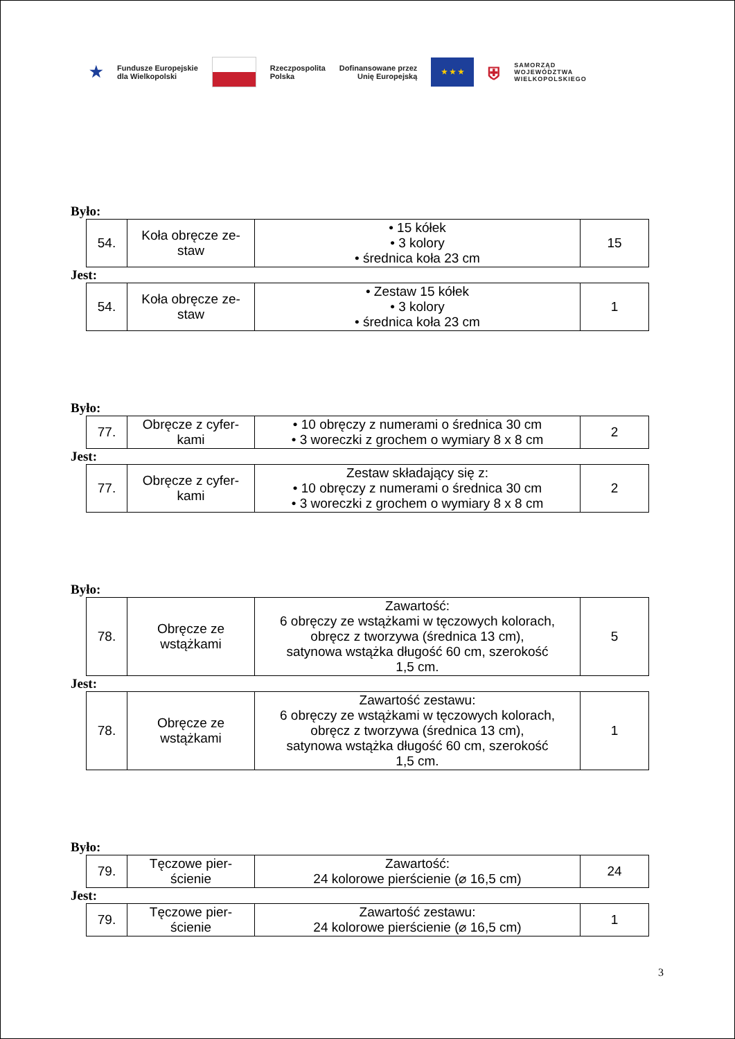★
Fundusze Europejskie
dla Wielkopolski
Rzeczpospolita
Polska
Dofinansowane przez
Unię Europejską
★ ★ ★
⛨
SAMORZĄD
WOJEWÓDZTWA
WIELKOPOLSKIEGO
Było:
| 54. | Koła obręcze ze- staw | • 15 kółek • 3 kolory • średnica koła 23 cm | 15 |
Jest:
| 54. | Koła obręcze ze- staw | • Zestaw 15 kółek • 3 kolory • średnica koła 23 cm | 1 |
Było:
| 77. | Obręcze z cyfer- kami | • 10 obręczy z numerami o średnica 30 cm • 3 woreczki z grochem o wymiary 8 x 8 cm | 2 |
Jest:
| 77. | Obręcze z cyfer- kami | Zestaw składający się z: • 10 obręczy z numerami o średnica 30 cm • 3 woreczki z grochem o wymiary 8 x 8 cm | 2 |
Było:
| 78. | Obręcze ze wstążkami | Zawartość: 6 obręczy ze wstążkami w tęczowych kolorach, obręcz z tworzywa (średnica 13 cm), satynowa wstążka długość 60 cm, szerokość 1,5 cm. | 5 |
Jest:
| 78. | Obręcze ze wstążkami | Zawartość zestawu: 6 obręczy ze wstążkami w tęczowych kolorach, obręcz z tworzywa (średnica 13 cm), satynowa wstążka długość 60 cm, szerokość 1,5 cm. | 1 |
Było:
| 79. | Tęczowe pier- ścienie | Zawartość: 24 kolorowe pierścienie (⌀ 16,5 cm) | 24 |
Jest:
| 79. | Tęczowe pier- ścienie | Zawartość zestawu: 24 kolorowe pierścienie (⌀ 16,5 cm) | 1 |
3